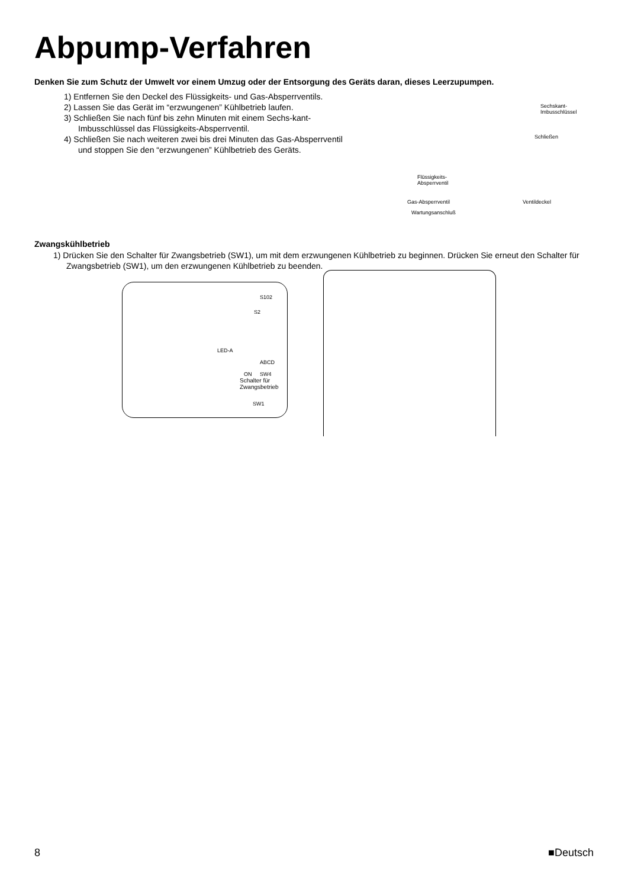Abpump-Verfahren
Denken Sie zum Schutz der Umwelt vor einem Umzug oder der Entsorgung des Geräts daran, dieses Leerzupumpen.
1) Entfernen Sie den Deckel des Flüssigkeits- und Gas-Absperrventils.
2) Lassen Sie das Gerät im “erzwungenen” Kühlbetrieb laufen.
3) Schließen Sie nach fünf bis zehn Minuten mit einem Sechs-kant-Imbusschlüssel das Flüssigkeits-Absperrventil.
4) Schließen Sie nach weiteren zwei bis drei Minuten das Gas-Absperrventil und stoppen Sie den “erzwungenen” Kühlbetrieb des Geräts.
Sechskant-
Imbusschlüssel
Schließen
Flüssigkeits-
Absperrventil
Gas-Absperrventil Ventildeckel
Wartungsanschluß
Zwangskühlbetrieb
1) Drücken Sie den Schalter für Zwangsbetrieb (SW1), um mit dem erzwungenen Kühlbetrieb zu beginnen. Drücken Sie erneut den Schalter für Zwangsbetrieb (SW1), um den erzwungenen Kühlbetrieb zu beenden.
S102
S2
LED-A
ABCD
ON SW4
Schalter für
Zwangsbetrieb
SW1
8 ■Deutsch